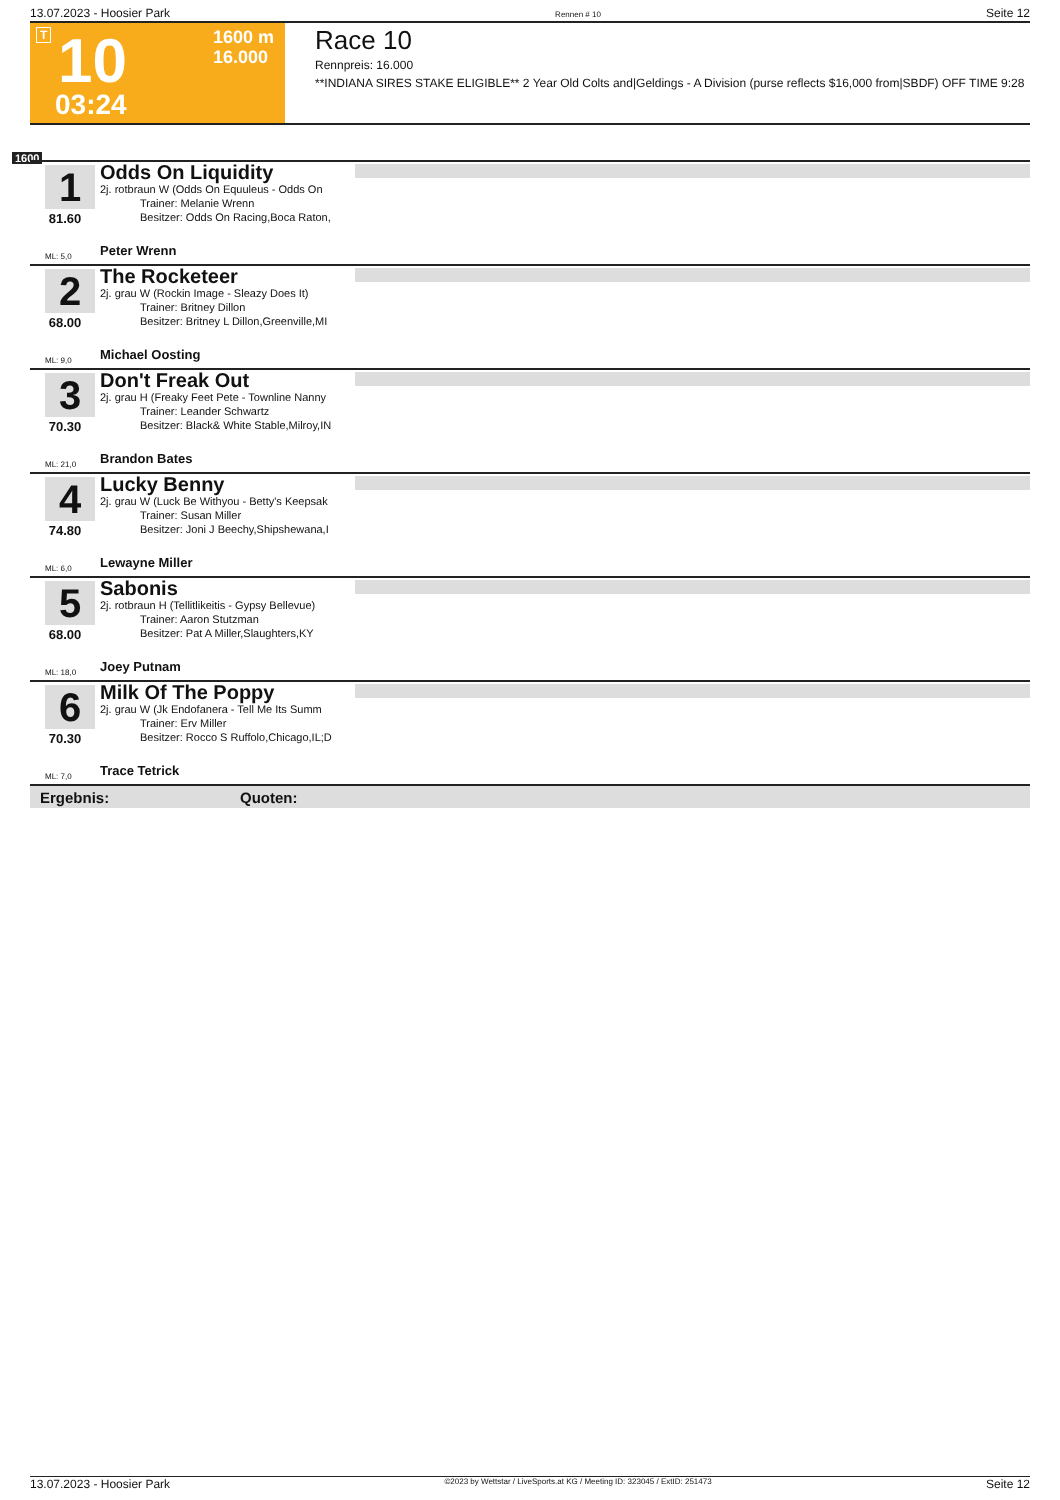13.07.2023 - Hoosier Park Rennen # 10 Seite 12
T 10 1600 m
16.000
03:24
Race 10
Rennpreis: 16.000
**INDIANA SIRES STAKE ELIGIBLE** 2 Year Old Colts and|Geldings - A Division (purse reflects $16,000 from|SBDF) OFF TIME 9:28
1600
1
81.60
ML: 5,0
Odds On Liquidity
2j. rotbraun W (Odds On Equuleus - Odds On
Trainer: Melanie Wrenn
Besitzer: Odds On Racing,Boca Raton,
Peter Wrenn
2
68.00
ML: 9,0
The Rocketeer
2j. grau W (Rockin Image - Sleazy Does It)
Trainer: Britney Dillon
Besitzer: Britney L Dillon,Greenville,MI
Michael Oosting
3
70.30
ML: 21,0
Don't Freak Out
2j. grau H (Freaky Feet Pete - Townline Nanny
Trainer: Leander Schwartz
Besitzer: Black& White Stable,Milroy,IN
Brandon Bates
4
74.80
ML: 6,0
Lucky Benny
2j. grau W (Luck Be Withyou - Betty's Keepsak
Trainer: Susan Miller
Besitzer: Joni J Beechy,Shipshewana,I
Lewayne Miller
5
68.00
ML: 18,0
Sabonis
2j. rotbraun H (Tellitlikeitis - Gypsy Bellevue)
Trainer: Aaron Stutzman
Besitzer: Pat A Miller,Slaughters,KY
Joey Putnam
6
70.30
ML: 7,0
Milk Of The Poppy
2j. grau W (Jk Endofanera - Tell Me Its Summ
Trainer: Erv Miller
Besitzer: Rocco S Ruffolo,Chicago,IL;D
Trace Tetrick
Ergebnis: Quoten:
13.07.2023 - Hoosier Park ©2023 by Wettstar / LiveSports.at KG / Meeting ID: 323045 / ExtID: 251473 Seite 12